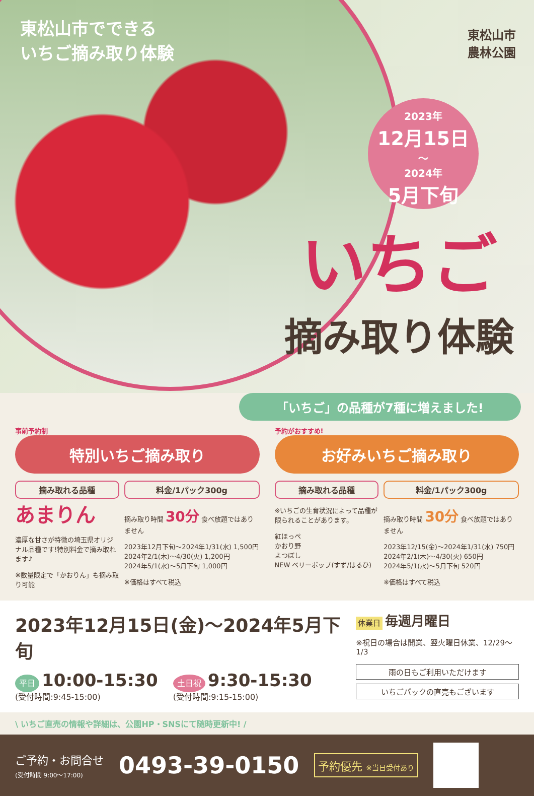東松山市でできる
いちご摘み取り体験
東松山市
農林公園
2023年
12月15日
〜
2024年
5月下旬
いちご
摘み取り体験
「いちご」の品種が7種に増えました!
事前予約制
特別いちご摘み取り
摘み取れる品種
あまりん
濃厚な甘さが特徴の埼玉県オリジナル品種です!特別料金で摘み取れます♪
※数量限定で「かおりん」も摘み取り可能
料金/1パック300g
摘み取り時間 30分 食べ放題ではありません
2023年12月下旬〜2024年1/31(水) 1,500円
2024年2/1(木)〜4/30(火) 1,200円
2024年5/1(水)〜5月下旬 1,000円
※価格はすべて税込
予約がおすすめ!
お好みいちご摘み取り
摘み取れる品種
※いちごの生育状況によって品種が限られることがあります。
紅ほっぺ
かおり野
よつぼし
NEW ベリーポップ(すず/はるひ)
料金/1パック300g
摘み取り時間 30分 食べ放題ではありません
2023年12/15(金)〜2024年1/31(水) 750円
2024年2/1(木)〜4/30(火) 650円
2024年5/1(水)〜5月下旬 520円
※価格はすべて税込
2023年12月15日(金)〜2024年5月下旬
平日 10:00-15:30
(受付時間:9:45-15:00)
土日祝 9:30-15:30
(受付時間:9:15-15:00)
休業日 毎週月曜日
※祝日の場合は開業、翌火曜日休業、12/29〜1/3
雨の日もご利用いただけます
いちごパックの直売もございます
\ いちご直売の情報や詳細は、公園HP・SNSにて随時更新中! /
ご予約・お問合せ
(受付時間 9:00〜17:00)
0493-39-0150
予約優先 ※当日受付あり